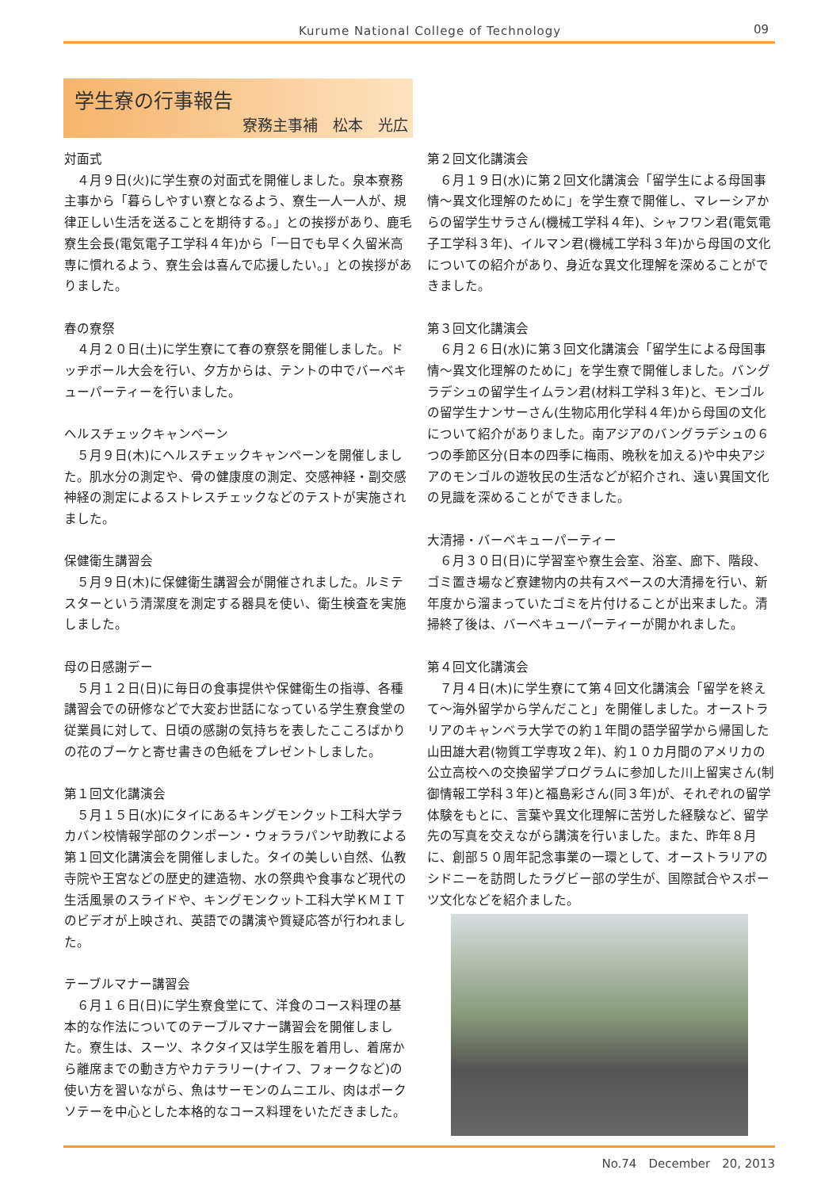Kurume National College of Technology 09
学生寮の行事報告
寮務主事補　松本　光広
対面式
４月９日(火)に学生寮の対面式を開催しました。泉本寮務主事から「暮らしやすい寮となるよう、寮生一人一人が、規律正しい生活を送ることを期待する。」との挨拶があり、鹿毛寮生会長(電気電子工学科４年)から「一日でも早く久留米高専に慣れるよう、寮生会は喜んで応援したい。」との挨拶がありました。
春の寮祭
４月２０日(土)に学生寮にて春の寮祭を開催しました。ドッヂボール大会を行い、夕方からは、テントの中でバーベキューパーティーを行いました。
ヘルスチェックキャンペーン
５月９日(木)にヘルスチェックキャンペーンを開催しました。肌水分の測定や、骨の健康度の測定、交感神経・副交感神経の測定によるストレスチェックなどのテストが実施されました。
保健衛生講習会
５月９日(木)に保健衛生講習会が開催されました。ルミテスターという清潔度を測定する器具を使い、衛生検査を実施しました。
母の日感謝デー
５月１２日(日)に毎日の食事提供や保健衛生の指導、各種講習会での研修などで大変お世話になっている学生寮食堂の従業員に対して、日頃の感謝の気持ちを表したこころばかりの花のブーケと寄せ書きの色紙をプレゼントしました。
第１回文化講演会
５月１５日(水)にタイにあるキングモンクット工科大学ラカバン校情報学部のクンポーン・ウォララパンヤ助教による第１回文化講演会を開催しました。タイの美しい自然、仏教寺院や王宮などの歴史的建造物、水の祭典や食事など現代の生活風景のスライドや、キングモンクット工科大学ＫＭＩＴのビデオが上映され、英語での講演や質疑応答が行われました。
テーブルマナー講習会
６月１６日(日)に学生寮食堂にて、洋食のコース料理の基本的な作法についてのテーブルマナー講習会を開催しました。寮生は、スーツ、ネクタイ又は学生服を着用し、着席から離席までの動き方やカテラリー(ナイフ、フォークなど)の使い方を習いながら、魚はサーモンのムニエル、肉はポークソテーを中心とした本格的なコース料理をいただきました。
第２回文化講演会
６月１９日(水)に第２回文化講演会「留学生による母国事情～異文化理解のために」を学生寮で開催し、マレーシアからの留学生サラさん(機械工学科４年)、シャフワン君(電気電子工学科３年)、イルマン君(機械工学科３年)から母国の文化についての紹介があり、身近な異文化理解を深めることができました。
第３回文化講演会
６月２６日(水)に第３回文化講演会「留学生による母国事情～異文化理解のために」を学生寮で開催しました。バングラデシュの留学生イムラン君(材料工学科３年)と、モンゴルの留学生ナンサーさん(生物応用化学科４年)から母国の文化について紹介がありました。南アジアのバングラデシュの６つの季節区分(日本の四季に梅雨、晩秋を加える)や中央アジアのモンゴルの遊牧民の生活などが紹介され、遠い異国文化の見識を深めることができました。
大清掃・バーベキューパーティー
６月３０日(日)に学習室や寮生会室、浴室、廊下、階段、ゴミ置き場など寮建物内の共有スペースの大清掃を行い、新年度から溜まっていたゴミを片付けることが出来ました。清掃終了後は、バーベキューパーティーが開かれました。
第４回文化講演会
７月４日(木)に学生寮にて第４回文化講演会「留学を終えて～海外留学から学んだこと」を開催しました。オーストラリアのキャンベラ大学での約１年間の語学留学から帰国した山田雄大君(物質工学専攻２年)、約１０カ月間のアメリカの公立高校への交換留学プログラムに参加した川上留実さん(制御情報工学科３年)と福島彩さん(同３年)が、それぞれの留学体験をもとに、言葉や異文化理解に苦労した経験など、留学先の写真を交えながら講演を行いました。また、昨年８月に、創部５０周年記念事業の一環として、オーストラリアのシドニーを訪問したラグビー部の学生が、国際試合やスポーツ文化などを紹介ました。
No.74　December　20, 2013